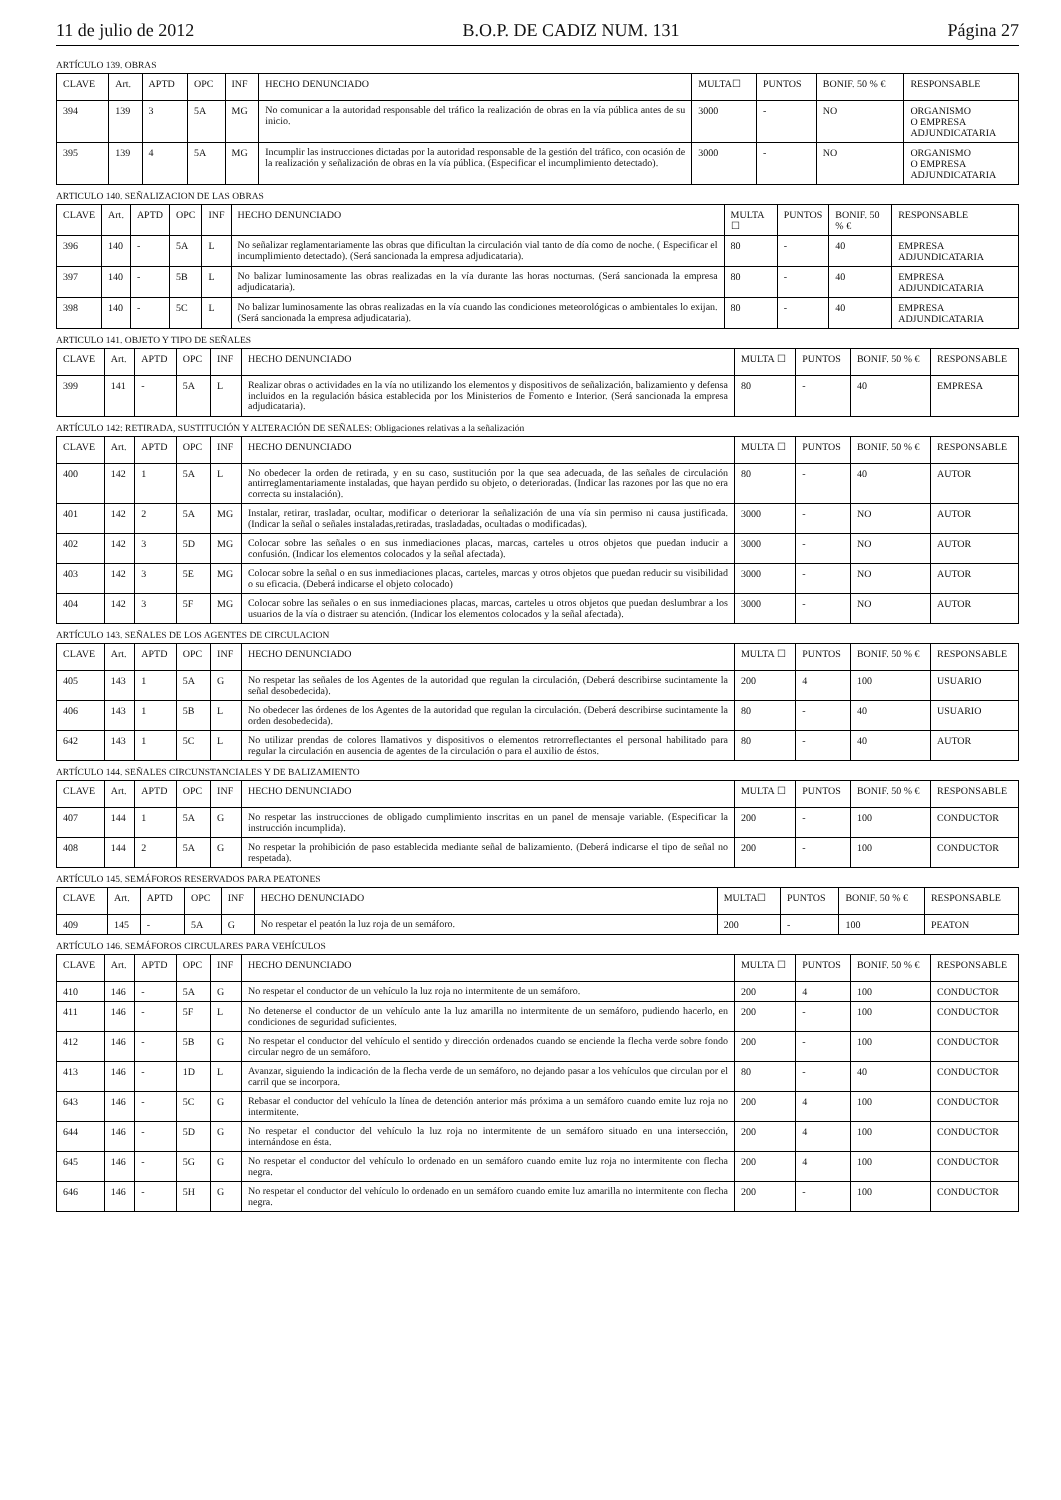11 de julio de 2012 B.O.P. DE CADIZ NUM. 131 Página 27
ARTÍCULO 139. OBRAS
| CLAVE | Art. | APTD | OPC | INF | HECHO DENUNCIADO | MULTA☐ | PUNTOS | BONIF. 50 % € | RESPONSABLE |
| --- | --- | --- | --- | --- | --- | --- | --- | --- | --- |
| 394 | 139 | 3 | 5A | MG | No comunicar a la autoridad responsable del tráfico la realización de obras en la vía pública antes de su inicio. | 3000 | - | NO | ORGANISMO O EMPRESA ADJUNDICATARIA |
| 395 | 139 | 4 | 5A | MG | Incumplir las instrucciones dictadas por la autoridad responsable de la gestión del tráfico, con ocasión de la realización y señalización de obras en la vía pública. (Especificar el incumplimiento detectado). | 3000 | - | NO | ORGANISMO O EMPRESA ADJUNDICATARIA |
ARTICULO 140. SEÑALIZACION DE LAS OBRAS
| CLAVE | Art. | APTD | OPC | INF | HECHO DENUNCIADO | MULTA ☐ | PUNTOS | BONIF. 50 % € | RESPONSABLE |
| --- | --- | --- | --- | --- | --- | --- | --- | --- | --- |
| 396 | 140 | - | 5A | L | No señalizar reglamentariamente las obras que dificultan la circulación vial tanto de día como de noche. ( Especificar el incumplimiento detectado). (Será sancionada la empresa adjudicataria). | 80 | - | 40 | EMPRESA ADJUNDICATARIA |
| 397 | 140 | - | 5B | L | No balizar luminosamente las obras realizadas en la vía durante las horas nocturnas. (Será sancionada la empresa adjudicataria). | 80 | - | 40 | EMPRESA ADJUNDICATARIA |
| 398 | 140 | - | 5C | L | No balizar luminosamente las obras realizadas en la vía cuando las condiciones meteorológicas o ambientales lo exijan. (Será sancionada la empresa adjudicataria). | 80 | - | 40 | EMPRESA ADJUNDICATARIA |
ARTICULO 141. OBJETO Y TIPO DE SEÑALES
| CLAVE | Art. | APTD | OPC | INF | HECHO DENUNCIADO | MULTA ☐ | PUNTOS | BONIF. 50 % € | RESPONSABLE |
| --- | --- | --- | --- | --- | --- | --- | --- | --- | --- |
| 399 | 141 | - | 5A | L | Realizar obras o actividades en la vía no utilizando los elementos y dispositivos de señalización, balizamiento y defensa incluidos en la regulación básica establecida por los Ministerios de Fomento e Interior. (Será sancionada la empresa adjudicataria). | 80 | - | 40 | EMPRESA |
ARTÍCULO 142: RETIRADA, SUSTITUCIÓN Y ALTERACIÓN DE SEÑALES: Obligaciones relativas a la señalización
| CLAVE | Art. | APTD | OPC | INF | HECHO DENUNCIADO | MULTA ☐ | PUNTOS | BONIF. 50 % € | RESPONSABLE |
| --- | --- | --- | --- | --- | --- | --- | --- | --- | --- |
| 400 | 142 | 1 | 5A | L | No obedecer la orden de retirada, y en su caso, sustitución por la que sea adecuada, de las señales de circulación antirreglamentariamente instaladas, que hayan perdido su objeto, o deterioradas. (Indicar las razones por las que no era correcta su instalación). | 80 | - | 40 | AUTOR |
| 401 | 142 | 2 | 5A | MG | Instalar, retirar, trasladar, ocultar, modificar o deteriorar la señalización de una vía sin permiso ni causa justificada. (Indicar la señal o señales instaladas,retiradas, trasladadas, ocultadas o modificadas). | 3000 | - | NO | AUTOR |
| 402 | 142 | 3 | 5D | MG | Colocar sobre las señales o en sus inmediaciones placas, marcas, carteles u otros objetos que puedan inducir a confusión. (Indicar los elementos colocados y la señal afectada). | 3000 | - | NO | AUTOR |
| 403 | 142 | 3 | 5E | MG | Colocar sobre la señal o en sus inmediaciones placas, carteles, marcas y otros objetos que puedan reducir su visibilidad o su eficacia. (Deberá indicarse el objeto colocado) | 3000 | - | NO | AUTOR |
| 404 | 142 | 3 | 5F | MG | Colocar sobre las señales o en sus inmediaciones placas, marcas, carteles u otros objetos que puedan deslumbrar a los usuarios de la vía o distraer su atención. (Indicar los elementos colocados y la señal afectada). | 3000 | - | NO | AUTOR |
ARTÍCULO 143. SEÑALES DE LOS AGENTES DE CIRCULACION
| CLAVE | Art. | APTD | OPC | INF | HECHO DENUNCIADO | MULTA ☐ | PUNTOS | BONIF. 50 % € | RESPONSABLE |
| --- | --- | --- | --- | --- | --- | --- | --- | --- | --- |
| 405 | 143 | 1 | 5A | G | No respetar las señales de los Agentes de la autoridad que regulan la circulación, (Deberá describirse sucintamente la señal desobedecida). | 200 | 4 | 100 | USUARIO |
| 406 | 143 | 1 | 5B | L | No obedecer las órdenes de los Agentes de la autoridad que regulan la circulación. (Deberá describirse sucintamente la orden desobedecida). | 80 | - | 40 | USUARIO |
| 642 | 143 | 1 | 5C | L | No utilizar prendas de colores llamativos y dispositivos o elementos retrorreflectantes el personal habilitado para regular la circulación en ausencia de agentes de la circulación o para el auxilio de éstos. | 80 | - | 40 | AUTOR |
ARTÍCULO 144. SEÑALES CIRCUNSTANCIALES Y DE BALIZAMIENTO
| CLAVE | Art. | APTD | OPC | INF | HECHO DENUNCIADO | MULTA ☐ | PUNTOS | BONIF. 50 % € | RESPONSABLE |
| --- | --- | --- | --- | --- | --- | --- | --- | --- | --- |
| 407 | 144 | 1 | 5A | G | No respetar las instrucciones de obligado cumplimiento inscritas en un panel de mensaje variable. (Especificar la instrucción incumplida). | 200 | - | 100 | CONDUCTOR |
| 408 | 144 | 2 | 5A | G | No respetar la prohibición de paso establecida mediante señal de balizamiento. (Deberá indicarse el tipo de señal no respetada). | 200 | - | 100 | CONDUCTOR |
ARTÍCULO 145. SEMÁFOROS RESERVADOS PARA PEATONES
| CLAVE | Art. | APTD | OPC | INF | HECHO DENUNCIADO | MULTA☐ | PUNTOS | BONIF. 50 % € | RESPONSABLE |
| --- | --- | --- | --- | --- | --- | --- | --- | --- | --- |
| 409 | 145 | - | 5A | G | No respetar el peatón la luz roja de un semáforo. | 200 | - | 100 | PEATON |
ARTÍCULO 146. SEMÁFOROS CIRCULARES PARA VEHÍCULOS
| CLAVE | Art. | APTD | OPC | INF | HECHO DENUNCIADO | MULTA ☐ | PUNTOS | BONIF. 50 % € | RESPONSABLE |
| --- | --- | --- | --- | --- | --- | --- | --- | --- | --- |
| 410 | 146 | - | 5A | G | No respetar el conductor de un vehículo la luz roja no intermitente de un semáforo. | 200 | 4 | 100 | CONDUCTOR |
| 411 | 146 | - | 5F | L | No detenerse el conductor de un vehículo ante la luz amarilla no intermitente de un semáforo, pudiendo hacerlo, en condiciones de seguridad suficientes. | 200 | - | 100 | CONDUCTOR |
| 412 | 146 | - | 5B | G | No respetar el conductor del vehículo el sentido y dirección ordenados cuando se enciende la flecha verde sobre fondo circular negro de un semáforo. | 200 | - | 100 | CONDUCTOR |
| 413 | 146 | - | 1D | L | Avanzar, siguiendo la indicación de la flecha verde de un semáforo, no dejando pasar a los vehículos que circulan por el carril que se incorpora. | 80 | - | 40 | CONDUCTOR |
| 643 | 146 | - | 5C | G | Rebasar el conductor del vehículo la línea de detención anterior más próxima a un semáforo cuando emite luz roja no intermitente. | 200 | 4 | 100 | CONDUCTOR |
| 644 | 146 | - | 5D | G | No respetar el conductor del vehículo la luz roja no intermitente de un semáforo situado en una intersección, internándose en ésta. | 200 | 4 | 100 | CONDUCTOR |
| 645 | 146 | - | 5G | G | No respetar el conductor del vehículo lo ordenado en un semáforo cuando emite luz roja no intermitente con flecha negra. | 200 | 4 | 100 | CONDUCTOR |
| 646 | 146 | - | 5H | G | No respetar el conductor del vehículo lo ordenado en un semáforo cuando emite luz amarilla no intermitente con flecha negra. | 200 | - | 100 | CONDUCTOR |